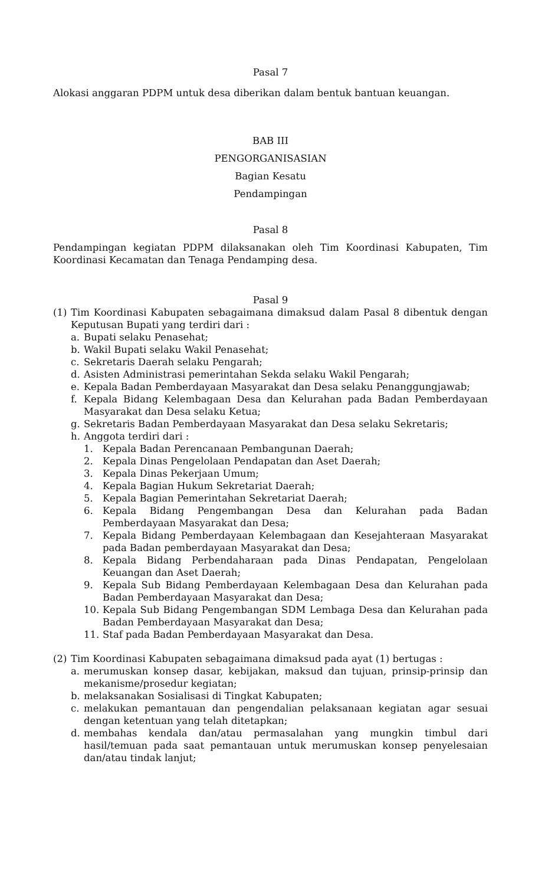Pasal 7
Alokasi anggaran PDPM untuk desa diberikan dalam bentuk bantuan keuangan.
BAB III
PENGORGANISASIAN
Bagian Kesatu
Pendampingan
Pasal 8
Pendampingan kegiatan PDPM dilaksanakan oleh Tim Koordinasi Kabupaten, Tim Koordinasi Kecamatan dan Tenaga Pendamping desa.
Pasal 9
(1) Tim Koordinasi Kabupaten sebagaimana dimaksud dalam Pasal 8 dibentuk dengan Keputusan Bupati yang terdiri dari :
a. Bupati selaku Penasehat;
b. Wakil Bupati selaku Wakil Penasehat;
c. Sekretaris Daerah selaku Pengarah;
d. Asisten Administrasi pemerintahan Sekda selaku Wakil Pengarah;
e. Kepala Badan Pemberdayaan Masyarakat dan Desa selaku Penanggungjawab;
f. Kepala Bidang Kelembagaan Desa dan Kelurahan pada Badan Pemberdayaan Masyarakat dan Desa selaku Ketua;
g. Sekretaris Badan Pemberdayaan Masyarakat dan Desa selaku Sekretaris;
h. Anggota terdiri dari :
1. Kepala Badan Perencanaan Pembangunan Daerah;
2. Kepala Dinas Pengelolaan Pendapatan dan Aset Daerah;
3. Kepala Dinas Pekerjaan Umum;
4. Kepala Bagian Hukum Sekretariat Daerah;
5. Kepala Bagian Pemerintahan Sekretariat Daerah;
6. Kepala Bidang Pengembangan Desa dan Kelurahan pada Badan Pemberdayaan Masyarakat dan Desa;
7. Kepala Bidang Pemberdayaan Kelembagaan dan Kesejahteraan Masyarakat pada Badan pemberdayaan Masyarakat dan Desa;
8. Kepala Bidang Perbendaharaan pada Dinas Pendapatan, Pengelolaan Keuangan dan Aset Daerah;
9. Kepala Sub Bidang Pemberdayaan Kelembagaan Desa dan Kelurahan pada Badan Pemberdayaan Masyarakat dan Desa;
10. Kepala Sub Bidang Pengembangan SDM Lembaga Desa dan Kelurahan pada Badan Pemberdayaan Masyarakat dan Desa;
11. Staf pada Badan Pemberdayaan Masyarakat dan Desa.
(2) Tim Koordinasi Kabupaten sebagaimana dimaksud pada ayat (1) bertugas :
a. merumuskan konsep dasar, kebijakan, maksud dan tujuan, prinsip-prinsip dan mekanisme/prosedur kegiatan;
b. melaksanakan Sosialisasi di Tingkat Kabupaten;
c. melakukan pemantauan dan pengendalian pelaksanaan kegiatan agar sesuai dengan ketentuan yang telah ditetapkan;
d. membahas kendala dan/atau permasalahan yang mungkin timbul dari hasil/temuan pada saat pemantauan untuk merumuskan konsep penyelesaian dan/atau tindak lanjut;